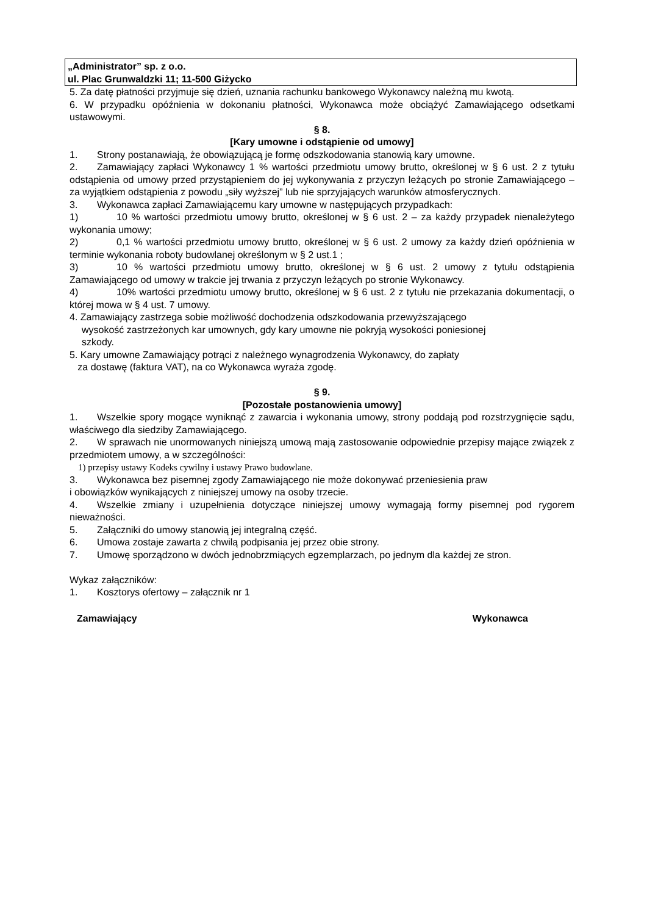„Administrator” sp. z o.o.
ul. Plac Grunwaldzki 11; 11-500 Giżycko
5. Za datę płatności przyjmuje się dzień, uznania rachunku bankowego Wykonawcy należną mu kwotą.
6. W przypadku opóźnienia w dokonaniu płatności, Wykonawca może obciążyć Zamawiającego odsetkami ustawowymi.
§ 8.
[Kary umowne i odstąpienie od umowy]
1. Strony postanawiają, że obowiązującą je formę odszkodowania stanowią kary umowne.
2. Zamawiający zapłaci Wykonawcy 1 % wartości przedmiotu umowy brutto, określonej w § 6 ust. 2 z tytułu odstąpienia od umowy przed przystąpieniem do jej wykonywania z przyczyn leżących po stronie Zamawiającego – za wyjątkiem odstąpienia z powodu „siły wyższej” lub nie sprzyjających warunków atmosferycznych.
3. Wykonawca zapłaci Zamawiającemu kary umowne w następujących przypadkach:
1) 10 % wartości przedmiotu umowy brutto, określonej w § 6 ust. 2 – za każdy przypadek nienależytego wykonania umowy;
2) 0,1 % wartości przedmiotu umowy brutto, określonej w § 6 ust. 2 umowy za każdy dzień opóźnienia w terminie wykonania roboty budowlanej określonym w § 2 ust.1 ;
3) 10 % wartości przedmiotu umowy brutto, określonej w § 6 ust. 2 umowy z tytułu odstąpienia Zamawiającego od umowy w trakcie jej trwania z przyczyn leżących po stronie Wykonawcy.
4) 10% wartości przedmiotu umowy brutto, określonej w § 6 ust. 2 z tytułu nie przekazania dokumentacji, o której mowa w § 4 ust. 7 umowy.
4. Zamawiający zastrzega sobie możliwość dochodzenia odszkodowania przewyższającego
wysokość zastrzeżonych kar umownych, gdy kary umowne nie pokryją wysokości poniesionej
szkody.
5. Kary umowne Zamawiający potrąci z należnego wynagrodzenia Wykonawcy, do zapłaty
za dostawę (faktura VAT), na co Wykonawca wyraża zgodę.
§ 9.
[Pozostałe postanowienia umowy]
1. Wszelkie spory mogące wyniknąć z zawarcia i wykonania umowy, strony poddają pod rozstrzygnięcie sądu, właściwego dla siedziby Zamawiającego.
2. W sprawach nie unormowanych niniejszą umową mają zastosowanie odpowiednie przepisy mające związek z przedmiotem umowy, a w szczególności:
1) przepisy ustawy Kodeks cywilny i ustawy Prawo budowlane.
3. Wykonawca bez pisemnej zgody Zamawiającego nie może dokonywać przeniesienia praw
i obowiązków wynikających z niniejszej umowy na osoby trzecie.
4. Wszelkie zmiany i uzupełnienia dotyczące niniejszej umowy wymagają formy pisemnej pod rygorem nieważności.
5. Załączniki do umowy stanowią jej integralną część.
6. Umowa zostaje zawarta z chwilą podpisania jej przez obie strony.
7. Umowę sporządzono w dwóch jednobrzmiących egzemplarzach, po jednym dla każdej ze stron.
Wykaz załączników:
1. Kosztorys ofertowy – załącznik nr 1
Zamawiający Wykonawca